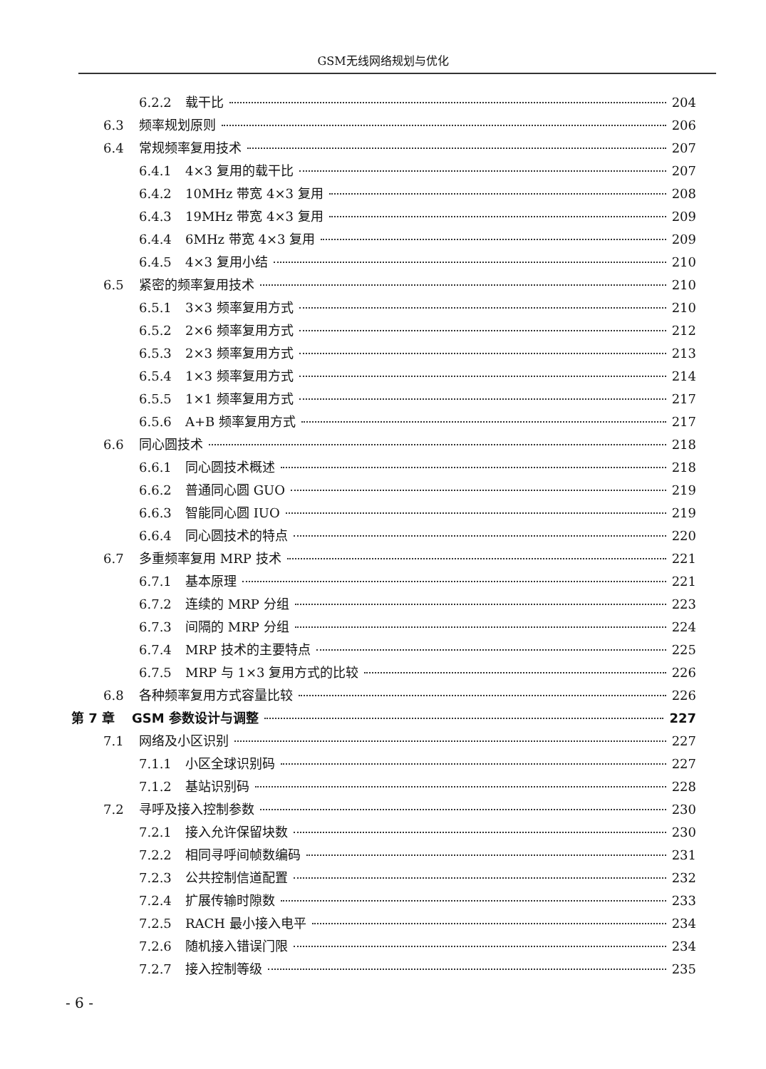GSM无线网络规划与优化
6.2.2 载干比 204
6.3 频率规划原则 206
6.4 常规频率复用技术 207
6.4.1 4×3 复用的载干比 207
6.4.2 10MHz 带宽 4×3 复用 208
6.4.3 19MHz 带宽 4×3 复用 209
6.4.4 6MHz 带宽 4×3 复用 209
6.4.5 4×3 复用小结 210
6.5 紧密的频率复用技术 210
6.5.1 3×3 频率复用方式 210
6.5.2 2×6 频率复用方式 212
6.5.3 2×3 频率复用方式 213
6.5.4 1×3 频率复用方式 214
6.5.5 1×1 频率复用方式 217
6.5.6 A+B 频率复用方式 217
6.6 同心圆技术 218
6.6.1 同心圆技术概述 218
6.6.2 普通同心圆 GUO 219
6.6.3 智能同心圆 IUO 219
6.6.4 同心圆技术的特点 220
6.7 多重频率复用 MRP 技术 221
6.7.1 基本原理 221
6.7.2 连续的 MRP 分组 223
6.7.3 间隔的 MRP 分组 224
6.7.4 MRP 技术的主要特点 225
6.7.5 MRP 与 1×3 复用方式的比较 226
6.8 各种频率复用方式容量比较 226
第 7 章 GSM 参数设计与调整 227
7.1 网络及小区识别 227
7.1.1 小区全球识别码 227
7.1.2 基站识别码 228
7.2 寻呼及接入控制参数 230
7.2.1 接入允许保留块数 230
7.2.2 相同寻呼间帧数编码 231
7.2.3 公共控制信道配置 232
7.2.4 扩展传输时隙数 233
7.2.5 RACH 最小接入电平 234
7.2.6 随机接入错误门限 234
7.2.7 接入控制等级 235
- 6 -